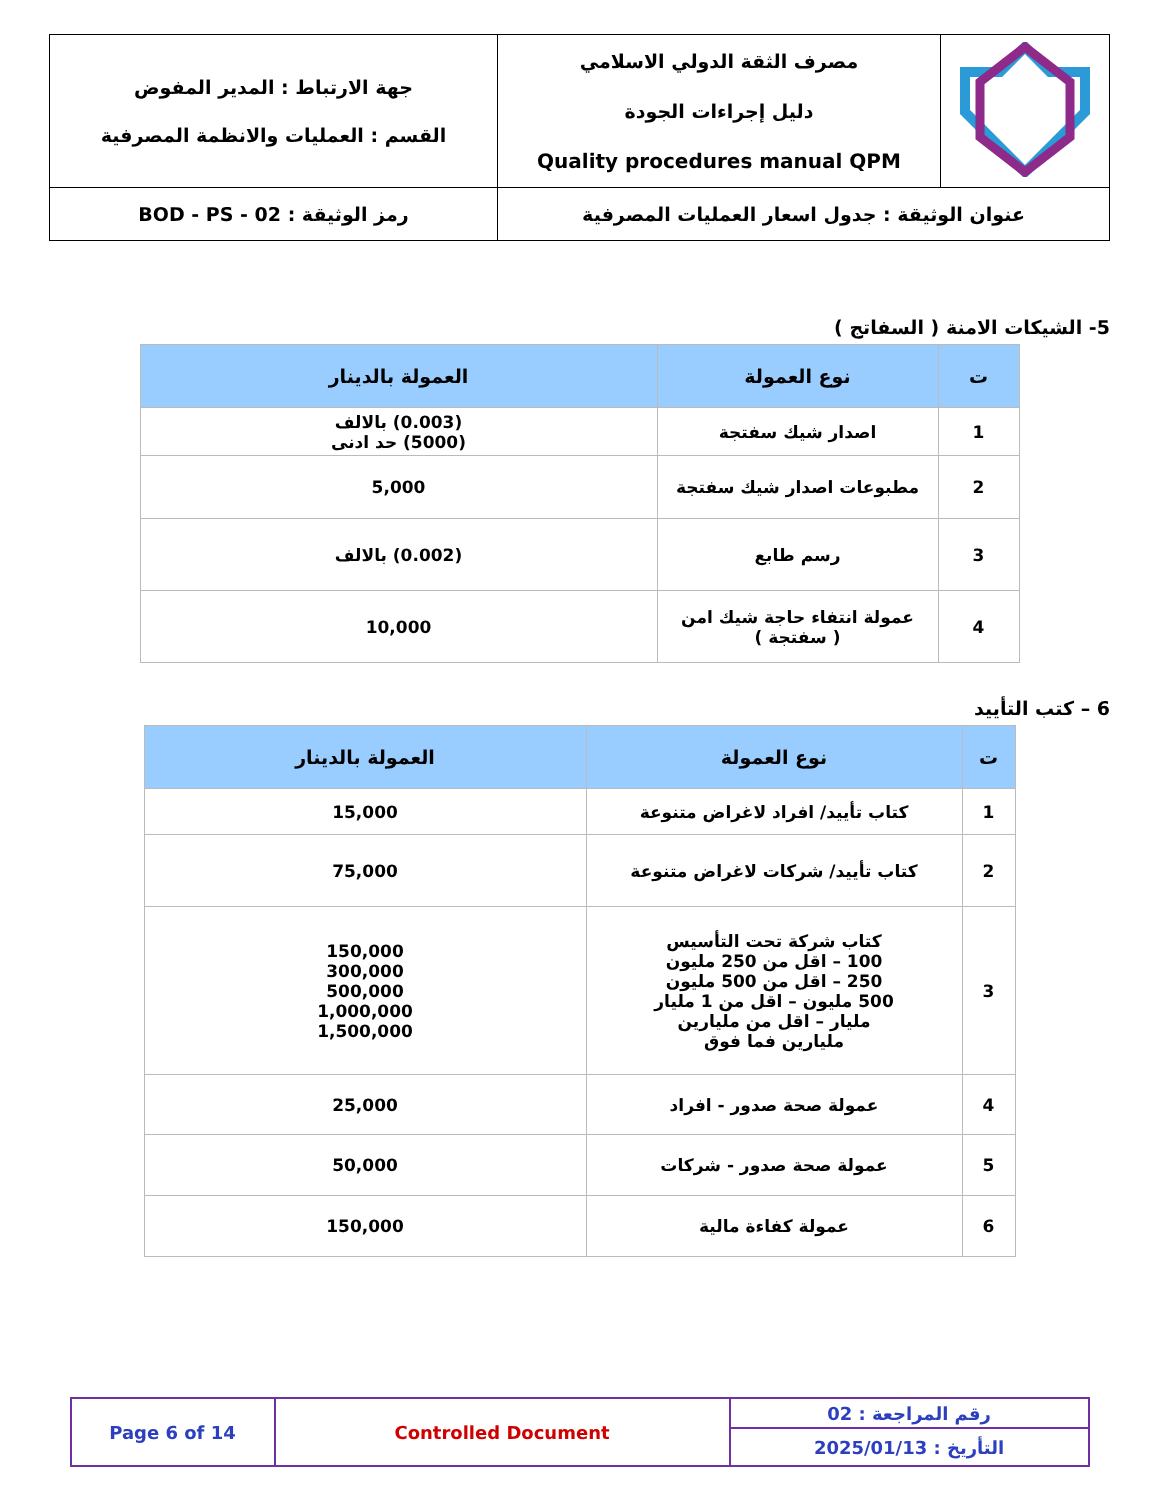| | مصرف الثقة الدولي الاسلامي دليل إجراءات الجودة Quality procedures manual QPM | جهة الارتباط : المدير المفوض القسم : العمليات والانظمة المصرفية |
| عنوان الوثيقة : جدول اسعار العمليات المصرفية | | رمز الوثيقة : BOD - PS - 02 |
5- الشيكات الامنة ( السفاتج )
| ت | نوع العمولة | العمولة بالدينار |
| --- | --- | --- |
| 1 | اصدار شيك سفتجة | (0.003) بالالف (5000) حد ادنى |
| 2 | مطبوعات اصدار شيك سفتجة | 5,000 |
| 3 | رسم طابع | (0.002) بالالف |
| 4 | عمولة انتفاء حاجة شيك امن ( سفتجة ) | 10,000 |
6 – كتب التأييد
| ت | نوع العمولة | العمولة بالدينار |
| --- | --- | --- |
| 1 | كتاب تأييد/ افراد لاغراض متنوعة | 15,000 |
| 2 | كتاب تأييد/ شركات لاغراض متنوعة | 75,000 |
| 3 | كتاب شركة تحت التأسيس 100 – اقل من 250 مليون 250 – اقل من 500 مليون 500 مليون – اقل من 1 مليار مليار – اقل من مليارين مليارين فما فوق | 150,000 300,000 500,000 1,000,000 1,500,000 |
| 4 | عمولة صحة صدور - افراد | 25,000 |
| 5 | عمولة صحة صدور - شركات | 50,000 |
| 6 | عمولة كفاءة مالية | 150,000 |
| Page 6 of 14 | Controlled Document | رقم المراجعة : 02 |
| | | التأريخ : 2025/01/13 |